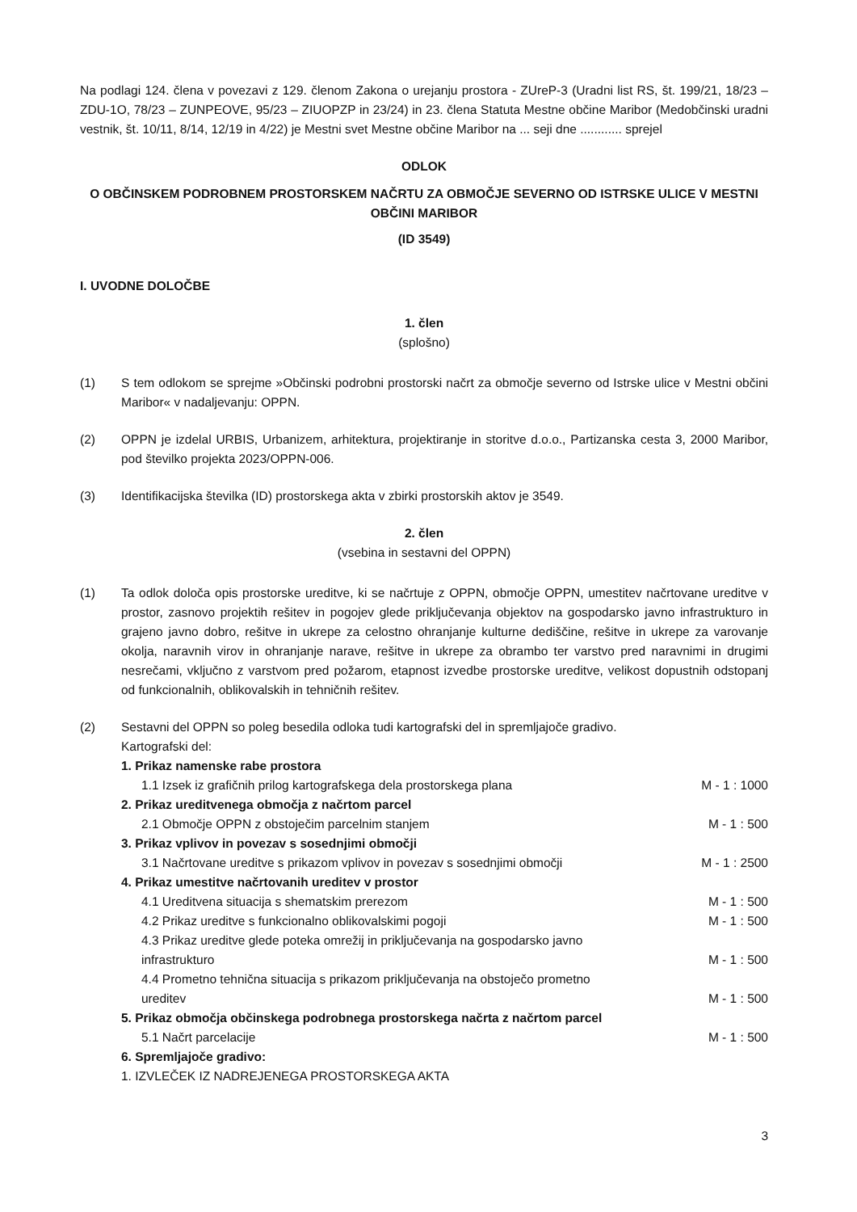Na podlagi 124. člena v povezavi z 129. členom Zakona o urejanju prostora - ZUreP-3 (Uradni list RS, št. 199/21, 18/23 – ZDU-1O, 78/23 – ZUNPEOVE, 95/23 – ZIUOPZP in 23/24) in 23. člena Statuta Mestne občine Maribor (Medobčinski uradni vestnik, št. 10/11, 8/14, 12/19 in 4/22) je Mestni svet Mestne občine Maribor na ... seji dne ............ sprejel
ODLOK
O OBČINSKEM PODROBNEM PROSTORSKEM NAČRTU ZA OBMOČJE SEVERNO OD ISTRSKE ULICE V MESTNI OBČINI MARIBOR
(ID 3549)
I. UVODNE DOLOČBE
1. člen
(splošno)
(1) S tem odlokom se sprejme »Občinski podrobni prostorski načrt za območje severno od Istrske ulice v Mestni občini Maribor« v nadaljevanju: OPPN.
(2) OPPN je izdelal URBIS, Urbanizem, arhitektura, projektiranje in storitve d.o.o., Partizanska cesta 3, 2000 Maribor, pod številko projekta 2023/OPPN-006.
(3) Identifikacijska številka (ID) prostorskega akta v zbirki prostorskih aktov je 3549.
2. člen
(vsebina in sestavni del OPPN)
(1) Ta odlok določa opis prostorske ureditve, ki se načrtuje z OPPN, območje OPPN, umestitev načrtovane ureditve v prostor, zasnovo projektih rešitev in pogojev glede priključevanja objektov na gospodarsko javno infrastrukturo in grajeno javno dobro, rešitve in ukrepe za celostno ohranjanje kulturne dediščine, rešitve in ukrepe za varovanje okolja, naravnih virov in ohranjanje narave, rešitve in ukrepe za obrambo ter varstvo pred naravnimi in drugimi nesrečami, vključno z varstvom pred požarom, etapnost izvedbe prostorske ureditve, velikost dopustnih odstopanj od funkcionalnih, oblikovalskih in tehničnih rešitev.
(2) Sestavni del OPPN so poleg besedila odloka tudi kartografski del in spremljajoče gradivo.
Kartografski del:
1. Prikaz namenske rabe prostora
1.1 Izsek iz grafičnih prilog kartografskega dela prostorskega plana M - 1 : 1000
2. Prikaz ureditvenega območja z načrtom parcel
2.1 Območje OPPN z obstoječim parcelnim stanjem M - 1 : 500
3. Prikaz vplivov in povezav s sosednjimi območji
3.1 Načrtovane ureditve s prikazom vplivov in povezav s sosednjimi območji M - 1 : 2500
4. Prikaz umestitve načrtovanih ureditev v prostor
4.1 Ureditvena situacija s shematskim prerezom M - 1 : 500
4.2 Prikaz ureditve s funkcionalno oblikovalskimi pogoji M - 1 : 500
4.3 Prikaz ureditve glede poteka omrežij in priključevanja na gospodarsko javno
infrastrukturo M - 1 : 500
4.4 Prometno tehnična situacija s prikazom priključevanja na obstoječo prometno
ureditev M - 1 : 500
5. Prikaz območja občinskega podrobnega prostorskega načrta z načrtom parcel
5.1 Načrt parcelacije M - 1 : 500
6. Spremljajoče gradivo:
1. IZVLEČEK IZ NADREJENEGA PROSTORSKEGA AKTA
3